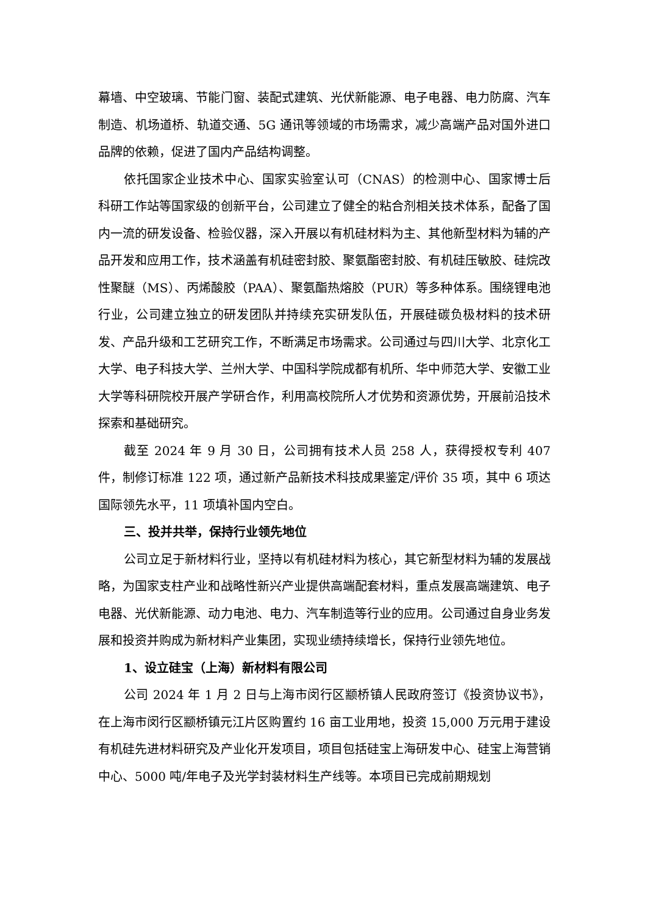幕墙、中空玻璃、节能门窗、装配式建筑、光伏新能源、电子电器、电力防腐、汽车制造、机场道桥、轨道交通、5G 通讯等领域的市场需求，减少高端产品对国外进口品牌的依赖，促进了国内产品结构调整。
依托国家企业技术中心、国家实验室认可（CNAS）的检测中心、国家博士后科研工作站等国家级的创新平台，公司建立了健全的粘合剂相关技术体系，配备了国内一流的研发设备、检验仪器，深入开展以有机硅材料为主、其他新型材料为辅的产品开发和应用工作，技术涵盖有机硅密封胶、聚氨酯密封胶、有机硅压敏胶、硅烷改性聚醚（MS）、丙烯酸胶（PAA）、聚氨酯热熔胶（PUR）等多种体系。围绕锂电池行业，公司建立独立的研发团队并持续充实研发队伍，开展硅碳负极材料的技术研发、产品升级和工艺研究工作，不断满足市场需求。公司通过与四川大学、北京化工大学、电子科技大学、兰州大学、中国科学院成都有机所、华中师范大学、安徽工业大学等科研院校开展产学研合作，利用高校院所人才优势和资源优势，开展前沿技术探索和基础研究。
截至 2024 年 9 月 30 日，公司拥有技术人员 258 人，获得授权专利 407 件，制修订标准 122 项，通过新产品新技术科技成果鉴定/评价 35 项，其中 6 项达国际领先水平，11 项填补国内空白。
三、投并共举，保持行业领先地位
公司立足于新材料行业，坚持以有机硅材料为核心，其它新型材料为辅的发展战略，为国家支柱产业和战略性新兴产业提供高端配套材料，重点发展高端建筑、电子电器、光伏新能源、动力电池、电力、汽车制造等行业的应用。公司通过自身业务发展和投资并购成为新材料产业集团，实现业绩持续增长，保持行业领先地位。
1、设立硅宝（上海）新材料有限公司
公司 2024 年 1 月 2 日与上海市闵行区颛桥镇人民政府签订《投资协议书》，在上海市闵行区颛桥镇元江片区购置约 16 亩工业用地，投资 15,000 万元用于建设有机硅先进材料研究及产业化开发项目，项目包括硅宝上海研发中心、硅宝上海营销中心、5000 吨/年电子及光学封装材料生产线等。本项目已完成前期规划